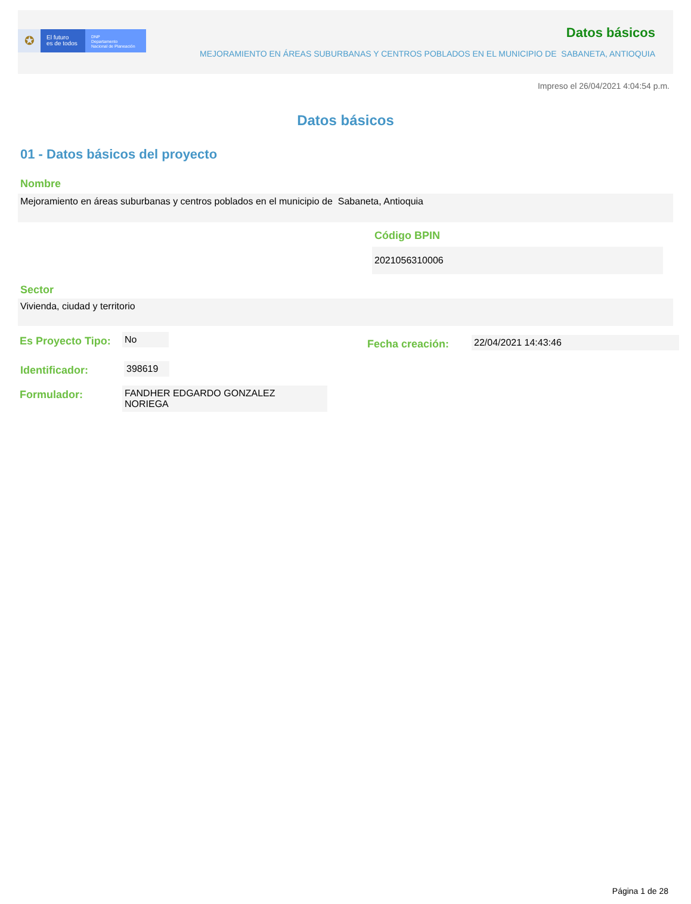✪
El futuro
es de todos
DNP
Departamento
Nacional de Planeación
Datos básicos
MEJORAMIENTO EN ÁREAS SUBURBANAS Y CENTROS POBLADOS EN EL MUNICIPIO DE SABANETA, ANTIOQUIA
Impreso el 26/04/2021 4:04:54 p.m.
Datos básicos
01 - Datos básicos del proyecto
Nombre
Mejoramiento en áreas suburbanas y centros poblados en el municipio de Sabaneta, Antioquia
Código BPIN
2021056310006
Sector
Vivienda, ciudad y territorio
Es Proyecto Tipo:
No
Fecha creación: 22/04/2021 14:43:46
Identificador: 398619
Formulador: FANDHER EDGARDO GONZALEZ
NORIEGA
Página 1 de 28